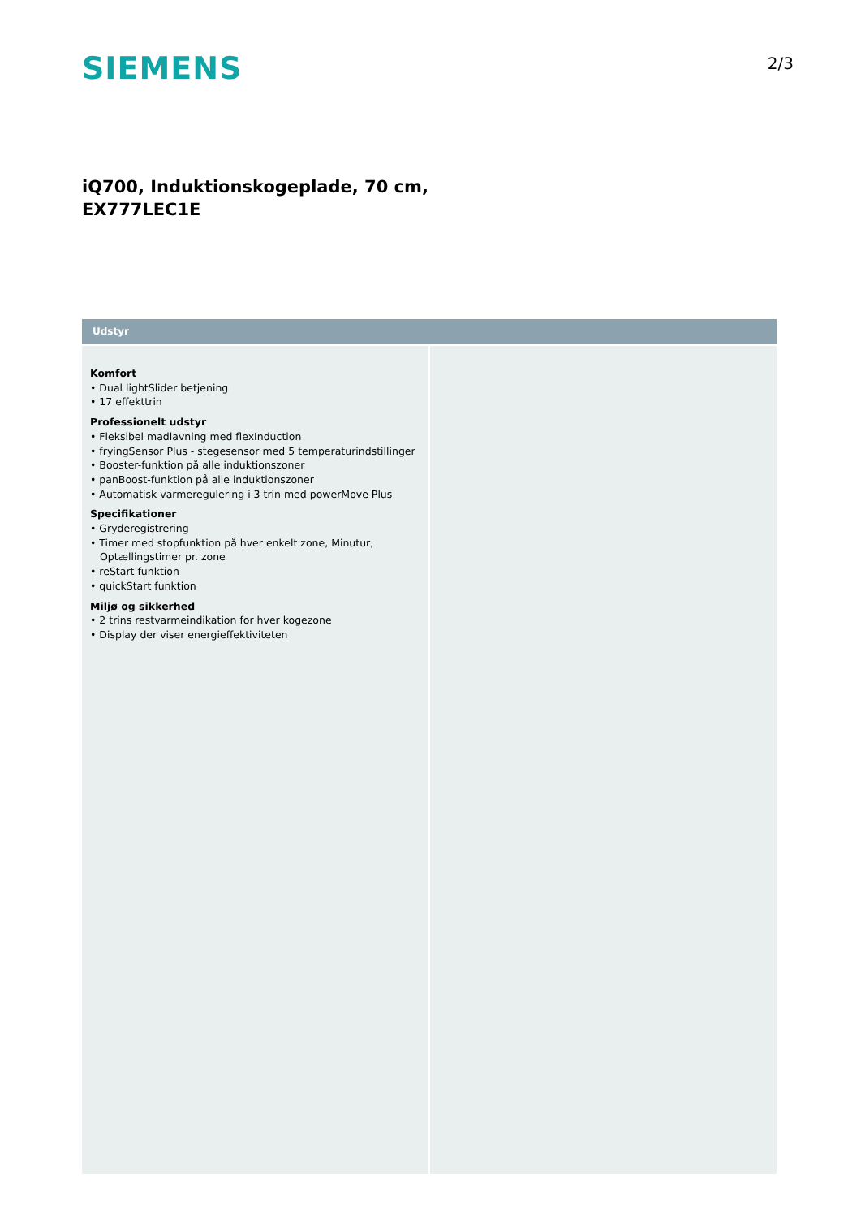SIEMENS
2/3
iQ700, Induktionskogeplade, 70 cm,
EX777LEC1E
Udstyr
Komfort
• Dual lightSlider betjening
• 17 effekttrin
Professionelt udstyr
• Fleksibel madlavning med flexInduction
• fryingSensor Plus - stegesensor med 5 temperaturindstillinger
• Booster-funktion på alle induktionszoner
• panBoost-funktion på alle induktionszoner
• Automatisk varmeregulering i 3 trin med powerMove Plus
Specifikationer
• Gryderegistrering
• Timer med stopfunktion på hver enkelt zone, Minutur, Optællingstimer pr. zone
• reStart funktion
• quickStart funktion
Miljø og sikkerhed
• 2 trins restvarmeindikation for hver kogezone
• Display der viser energieffektiviteten